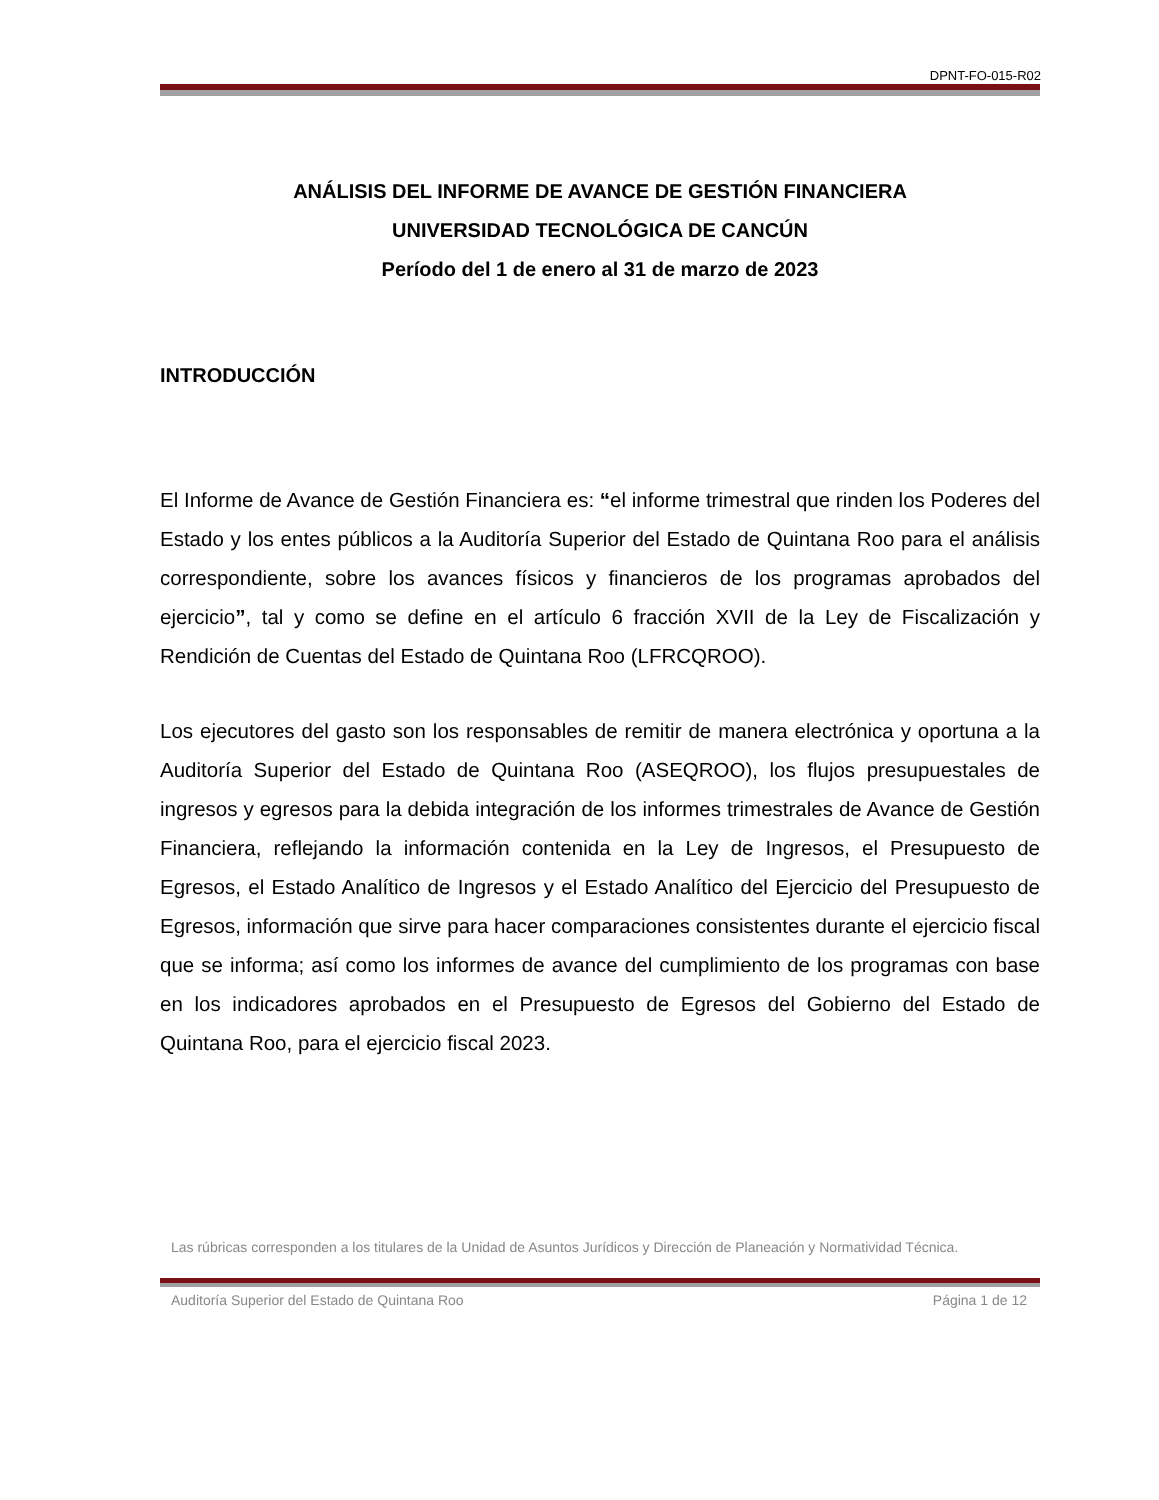DPNT-FO-015-R02
ANÁLISIS DEL INFORME DE AVANCE DE GESTIÓN FINANCIERA
UNIVERSIDAD TECNOLÓGICA DE CANCÚN
Período del 1 de enero al 31 de marzo de 2023
INTRODUCCIÓN
El Informe de Avance de Gestión Financiera es: “el informe trimestral que rinden los Poderes del Estado y los entes públicos a la Auditoría Superior del Estado de Quintana Roo para el análisis correspondiente, sobre los avances físicos y financieros de los programas aprobados del ejercicio”, tal y como se define en el artículo 6 fracción XVII de la Ley de Fiscalización y Rendición de Cuentas del Estado de Quintana Roo (LFRCQROO).
Los ejecutores del gasto son los responsables de remitir de manera electrónica y oportuna a la Auditoría Superior del Estado de Quintana Roo (ASEQROO), los flujos presupuestales de ingresos y egresos para la debida integración de los informes trimestrales de Avance de Gestión Financiera, reflejando la información contenida en la Ley de Ingresos, el Presupuesto de Egresos, el Estado Analítico de Ingresos y el Estado Analítico del Ejercicio del Presupuesto de Egresos, información que sirve para hacer comparaciones consistentes durante el ejercicio fiscal que se informa; así como los informes de avance del cumplimiento de los programas con base en los indicadores aprobados en el Presupuesto de Egresos del Gobierno del Estado de Quintana Roo, para el ejercicio fiscal 2023.
Las rúbricas corresponden a los titulares de la Unidad de Asuntos Jurídicos y Dirección de Planeación y Normatividad Técnica.
Auditoría Superior del Estado de Quintana Roo Página 1 de 12